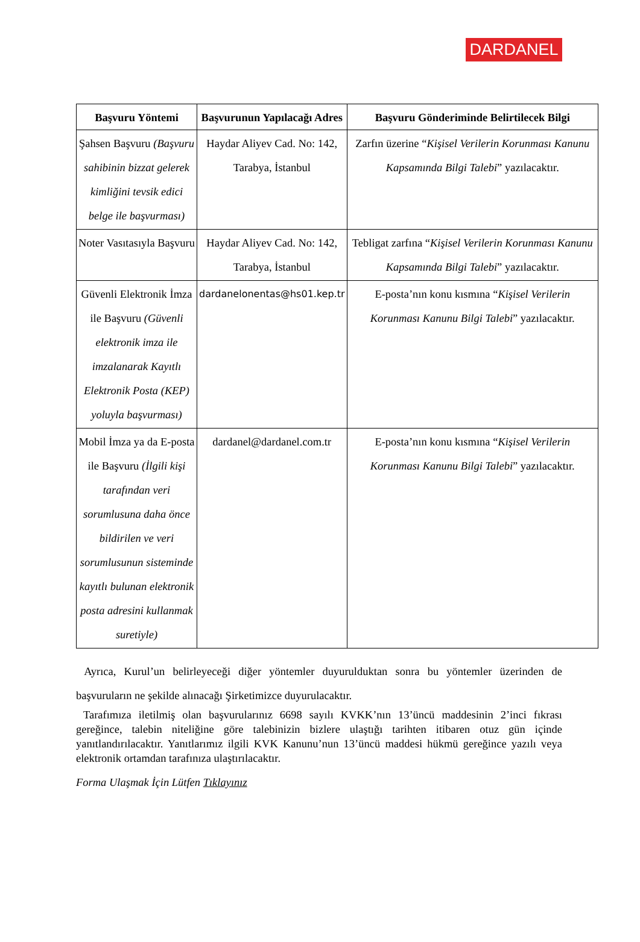DARDANEL
| Başvuru Yöntemi | Başvurunun Yapılacağı Adres | Başvuru Gönderiminde Belirtilecek Bilgi |
| --- | --- | --- |
| Şahsen Başvuru (Başvuru sahibinin bizzat gelerek kimliğini tevsik edici belge ile başvurması) | Haydar Aliyev Cad. No: 142, Tarabya, İstanbul | Zarfın üzerine “ Kişisel Verilerin Korunması Kanunu Kapsamında Bilgi Talebi ” yazılacaktır. |
| Noter Vasıtasıyla Başvuru | Haydar Aliyev Cad. No: 142, Tarabya, İstanbul | Tebligat zarfına “ Kişisel Verilerin Korunması Kanunu Kapsamında Bilgi Talebi ” yazılacaktır. |
| Güvenli Elektronik İmza ile Başvuru (Güvenli elektronik imza ile imzalanarak Kayıtlı Elektronik Posta (KEP) yoluyla başvurması) | dardanelonentas@hs01.kep.tr | E-posta’nın konu kısmına “ Kişisel Verilerin Korunması Kanunu Bilgi Talebi ” yazılacaktır. |
| Mobil İmza ya da E-posta ile Başvuru (İlgili kişi tarafından veri sorumlusuna daha önce bildirilen ve veri sorumlusunun sisteminde kayıtlı bulunan elektronik posta adresini kullanmak suretiyle) | dardanel@dardanel.com.tr | E-posta’nın konu kısmına “ Kişisel Verilerin Korunması Kanunu Bilgi Talebi ” yazılacaktır. |
Ayrıca, Kurul’un belirleyeceği diğer yöntemler duyurulduktan sonra bu yöntemler üzerinden de başvuruların ne şekilde alınacağı Şirketimizce duyurulacaktır.
Tarafımıza iletilmiş olan başvurularınız 6698 sayılı KVKK’nın 13’üncü maddesinin 2’inci fıkrası gereğince, talebin niteliğine göre talebinizin bizlere ulaştığı tarihten itibaren otuz gün içinde yanıtlandırılacaktır. Yanıtlarımız ilgili KVK Kanunu’nun 13’üncü maddesi hükmü gereğince yazılı veya elektronik ortamdan tarafınıza ulaştırılacaktır.
Forma Ulaşmak İçin Lütfen Tıklayınız